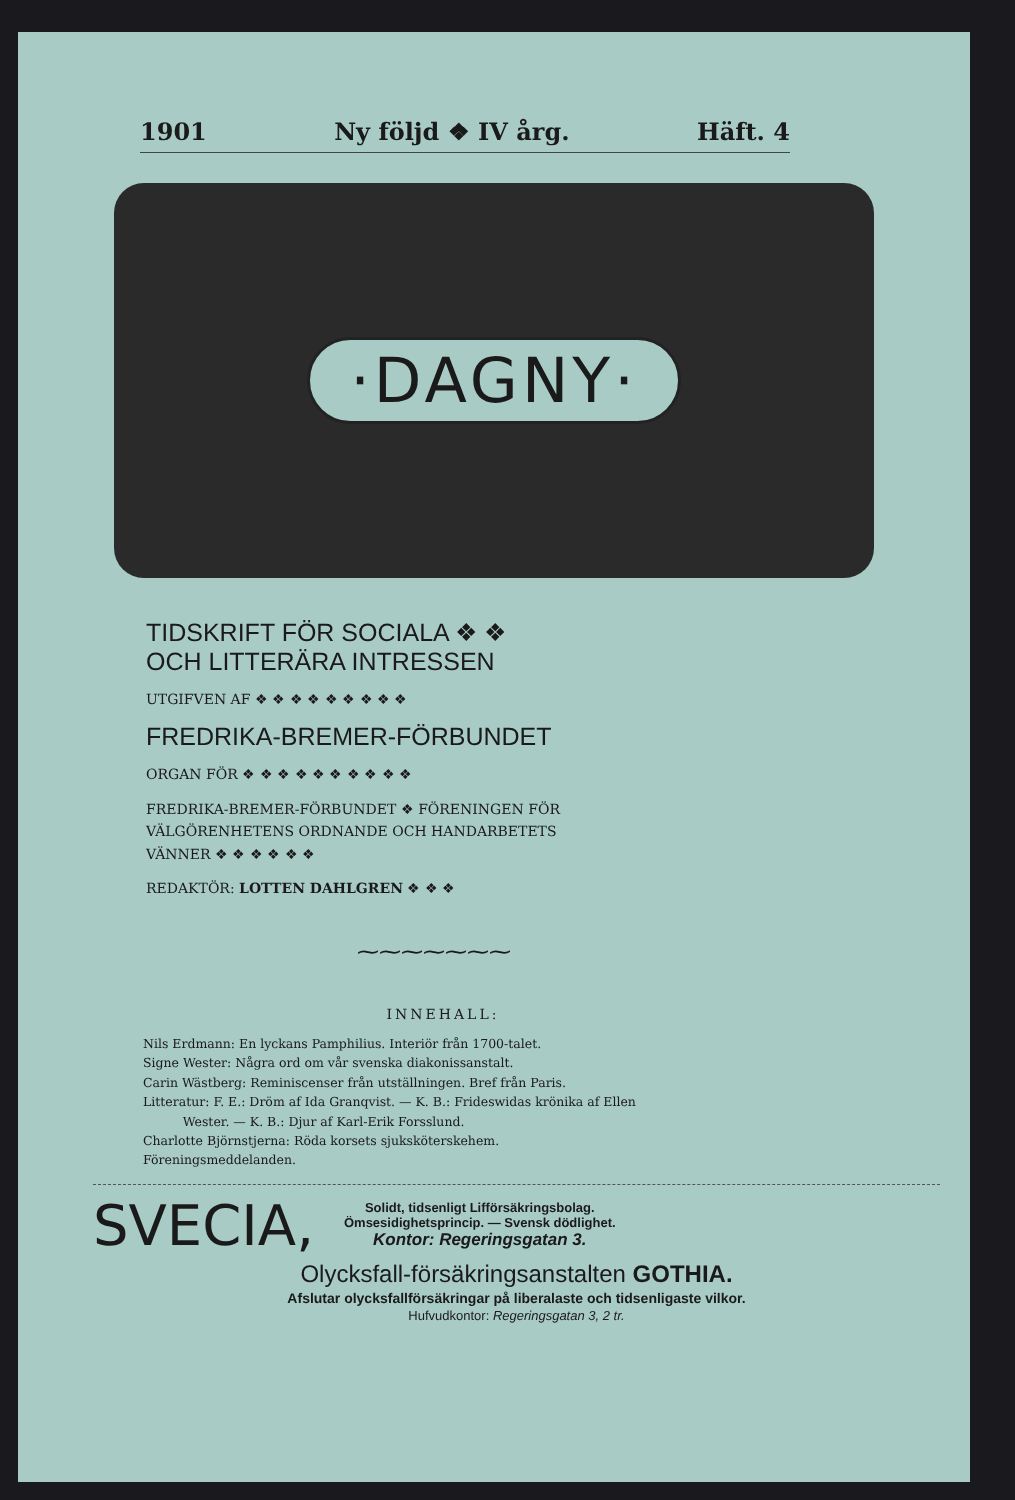1901 Ny följd ❖ IV årg. Häft. 4
·DAGNY·
TIDSKRIFT FÖR SOCIALA ❖ ❖
OCH LITTERÄRA INTRESSEN
UTGIFVEN AF ❖ ❖ ❖ ❖ ❖ ❖ ❖ ❖ ❖
FREDRIKA-BREMER-FÖRBUNDET
ORGAN FÖR ❖ ❖ ❖ ❖ ❖ ❖ ❖ ❖ ❖ ❖
FREDRIKA-BREMER-FÖRBUNDET ❖ FÖRENINGEN FÖR VÄLGÖRENHETENS ORDNANDE OCH HANDARBETETS VÄNNER ❖ ❖ ❖ ❖ ❖ ❖
REDAKTÖR: LOTTEN DAHLGREN ❖ ❖ ❖
⁓⁓⁓⁓⁓⁓⁓
INNEHALL:
Nils Erdmann: En lyckans Pamphilius. Interiör från 1700-talet.
Signe Wester: Några ord om vår svenska diakonissanstalt.
Carin Wästberg: Reminiscenser från utställningen. Bref från Paris.
Litteratur: F. E.: Dröm af Ida Granqvist. — K. B.: Frideswidas krönika af Ellen
Wester. — K. B.: Djur af Karl-Erik Forsslund.
Charlotte Björnstjerna: Röda korsets sjuksköterskehem.
Föreningsmeddelanden.
SVECIA,
Solidt, tidsenligt Lifförsäkringsbolag.
Ömsesidighetsprincip. — Svensk dödlighet.
Kontor: Regeringsgatan 3.
Olycksfall-försäkringsanstalten GOTHIA.
Afslutar olycksfallförsäkringar på liberalaste och tidsenligaste vilkor.
Hufvudkontor: Regeringsgatan 3, 2 tr.